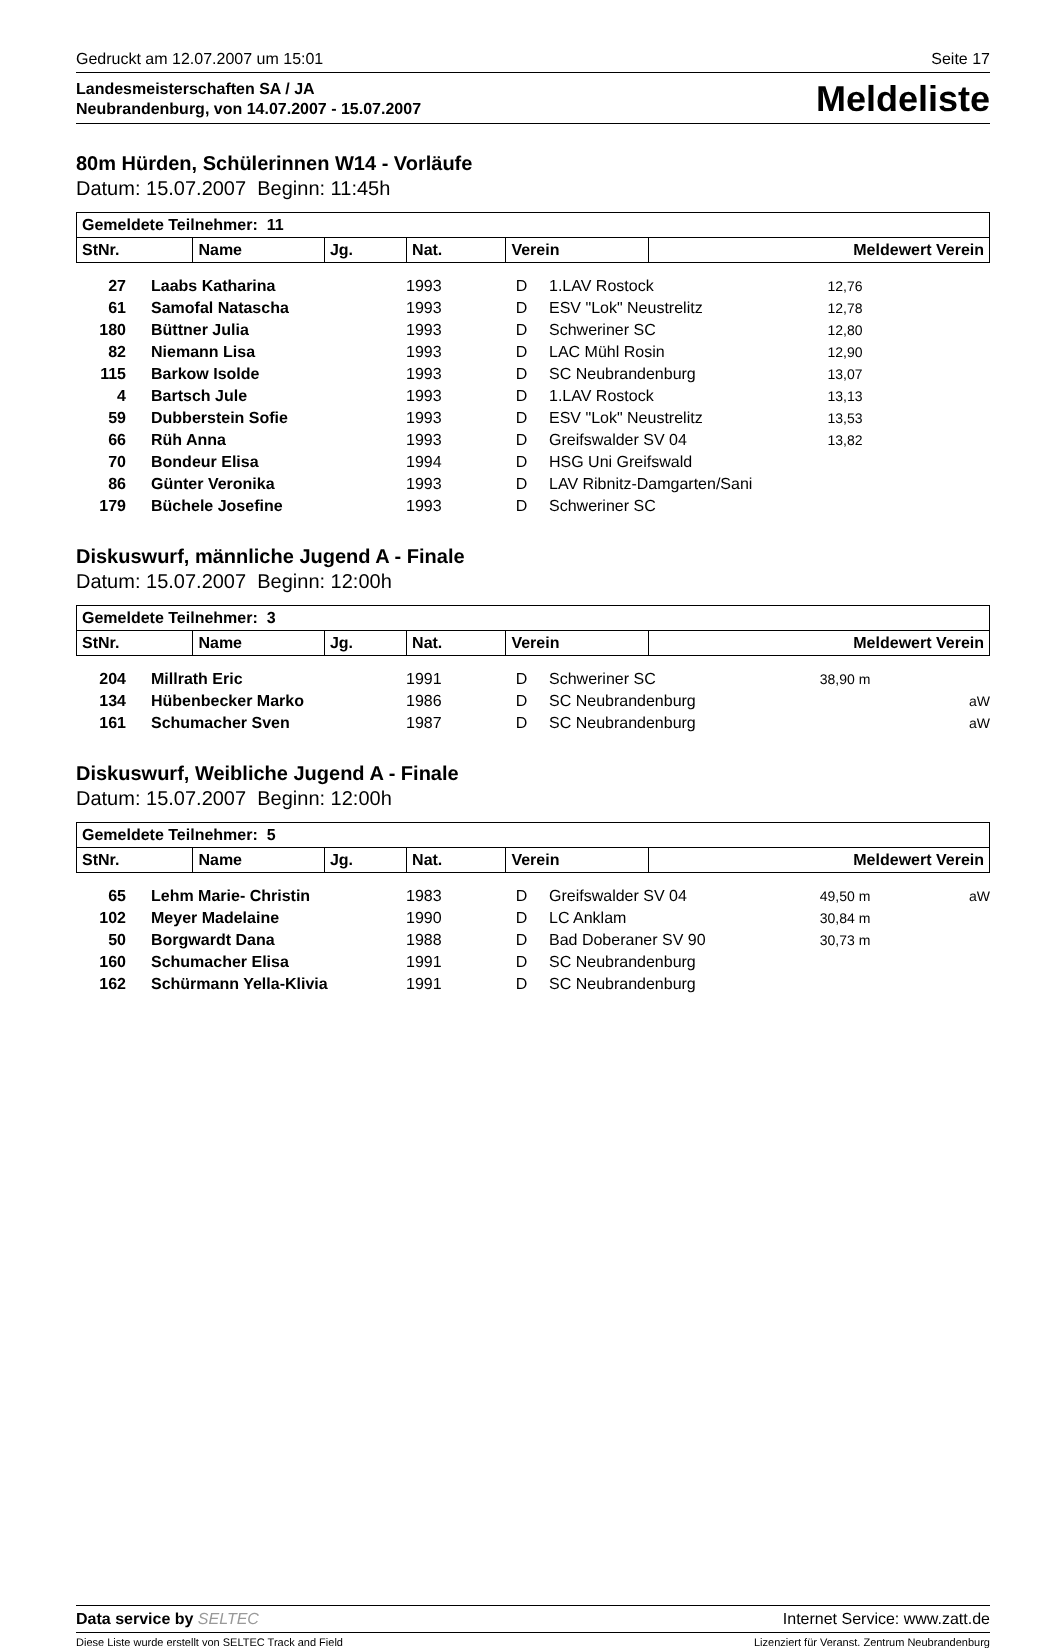Gedruckt am 12.07.2007 um 15:01 Seite 17
Landesmeisterschaften SA / JA
Neubrandenburg, von 14.07.2007 - 15.07.2007
Meldeliste
80m Hürden, Schülerinnen W14 - Vorläufe
Datum: 15.07.2007 Beginn: 11:45h
| Gemeldete Teilnehmer: 11 | | | | | |
| --- | --- | --- | --- | --- | --- |
| StNr. | Name | Jg. | Nat. | Verein | Meldewert Verein |
| 27 | Laabs Katharina | 1993 | D | 1.LAV Rostock | 12,76 | |
| 61 | Samofal Natascha | 1993 | D | ESV "Lok" Neustrelitz | 12,78 | |
| 180 | Büttner Julia | 1993 | D | Schweriner SC | 12,80 | |
| 82 | Niemann Lisa | 1993 | D | LAC Mühl Rosin | 12,90 | |
| 115 | Barkow Isolde | 1993 | D | SC Neubrandenburg | 13,07 | |
| 4 | Bartsch Jule | 1993 | D | 1.LAV Rostock | 13,13 | |
| 59 | Dubberstein Sofie | 1993 | D | ESV "Lok" Neustrelitz | 13,53 | |
| 66 | Rüh Anna | 1993 | D | Greifswalder SV 04 | 13,82 | |
| 70 | Bondeur Elisa | 1994 | D | HSG Uni Greifswald | | |
| 86 | Günter Veronika | 1993 | D | LAV Ribnitz-Damgarten/Sani | | |
| 179 | Büchele Josefine | 1993 | D | Schweriner SC | | |
Diskuswurf, männliche Jugend A - Finale
Datum: 15.07.2007 Beginn: 12:00h
| Gemeldete Teilnehmer: 3 | | | | | |
| --- | --- | --- | --- | --- | --- |
| StNr. | Name | Jg. | Nat. | Verein | Meldewert Verein |
| 204 | Millrath Eric | 1991 | D | Schweriner SC | 38,90 m | |
| 134 | Hübenbecker Marko | 1986 | D | SC Neubrandenburg | | aW |
| 161 | Schumacher Sven | 1987 | D | SC Neubrandenburg | | aW |
Diskuswurf, Weibliche Jugend A - Finale
Datum: 15.07.2007 Beginn: 12:00h
| Gemeldete Teilnehmer: 5 | | | | | |
| --- | --- | --- | --- | --- | --- |
| StNr. | Name | Jg. | Nat. | Verein | Meldewert Verein |
| 65 | Lehm Marie- Christin | 1983 | D | Greifswalder SV 04 | 49,50 m | aW |
| 102 | Meyer Madelaine | 1990 | D | LC Anklam | 30,84 m | |
| 50 | Borgwardt Dana | 1988 | D | Bad Doberaner SV 90 | 30,73 m | |
| 160 | Schumacher Elisa | 1991 | D | SC Neubrandenburg | | |
| 162 | Schürmann Yella-Klivia | 1991 | D | SC Neubrandenburg | | |
Data service by SELTEC Internet Service: www.zatt.de
Diese Liste wurde erstellt von SELTEC Track and Field Lizenziert für Veranst. Zentrum Neubrandenburg